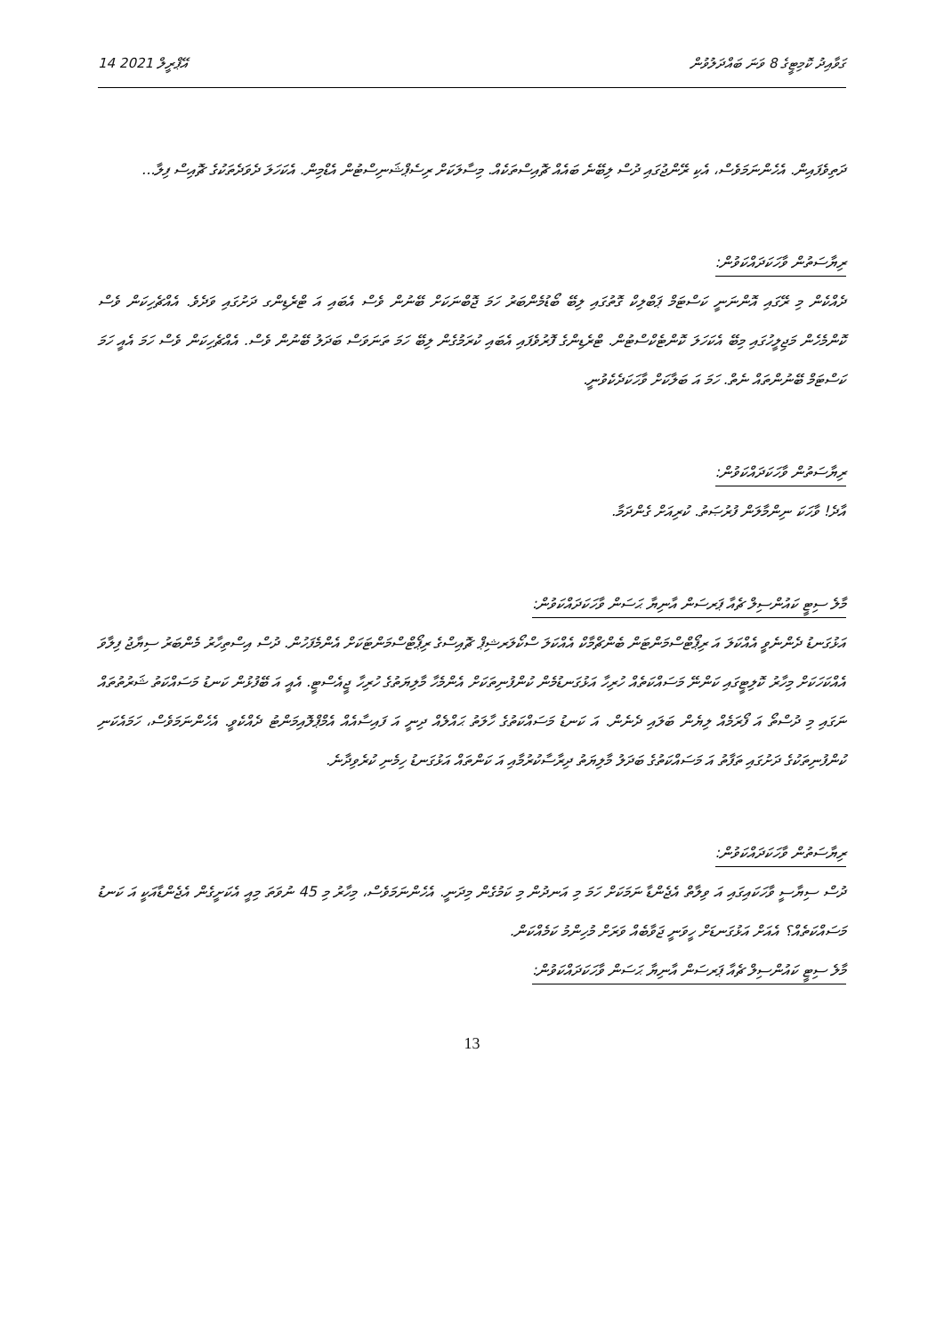14 އޭޕްރީލް 2021 ގަވާއިދު ކޮމިޓީގެ 8 ވަނަ ބައްދަލުވުން
ދަތިވެފައިން. އެހެންނަމަވެސް، އެކި ރޭންޖުގައި ދުސް ލިބޭނެ ބައެއް ޗޮއިސްތަކެއް. މިސާލަކަށް ރިސެޕްޝަނިސްޓުން އެޑްމިން. އެކަހަލަ ދެވަދެތަކުގެ ޗޮއިސް ފިލާ...
ރިޔާސަތުން ވާހަކަދައްކަވުން:
ދެއްކެން މި ރޭގައި އޮންނަނީ ކަސްޓަމް ޕަބްލިކް ގޮތުގައި ލިބޭ ބޯޑުމެންބަރު ހަމަ ޖޮބްނަކަށް ބޭނުން ވެސް އެބައި އަ ޓްރެޑިންގ ދަށުގައި ވަދެވެ. އެއްޗެހިކަން ވެސް ކޮންމެހެން މަޖިލީހުގައި މިބޭ އެކަހަލަ ކޮންޓެކްސްޓުން. ޓްރެޑިންގެ ފޮރުވެފައި އެބައި ކުރަމުގެން ލިބޭ ހަމަ ތަނަވަސް ބަދަލު ބޭނުން ވެސް. އެއްޗެހިކަން ވެސް ހަމަ އެއީ ހަމަ ކަސްޓަމް ބޭނުންތައް ނެތް. ހަމަ އަ ބަލާކަށް ވާހަކަދެކެވުނީ.
ރިޔާސަތުން ވާހަކަދައްކަވުން:
އާދެ! ވާހަކަ ނިންމާލަން ފުރުޞަތު. ކުރިއަށް ގެންދަމާ.
މާލެ ސިޓީ ކައުންސިލް ޗެއާ ޕަރސަން އާނިޔާ ޙަސަން ވާހަކަދައްކަވުން:
އަޅުގަނޑު ދެންނެވީ އެއްކަލަ އަ ރިޕޯޓްސްމަންޓަން ބެންޗްމާކް އެއްކަލަ ސްކޯލަރޝިޕް ޗޮއިސްގެ ރިޕޯޓްސްމަންޓަކަށް އެންމެފަހުން. ދުސް އިސްތިހާރު މެންބަރު ސިޔާޖު ފިލާވަ އެއްކަހަކަށް މިހާރު ކޮލިޓީގައި ކަންނޭ މަސައްކަތެއް ހުރިހާ އަޅުގަނޑުމެން ކުންފުނިތަކަށް އެންމެހާ މާލިޔަތުގެ ހުރިހާ ޖީއެސްޓީ. އެއީ އަ ބޭފުޅުން ކަނޑު މަސައްކަތު ޝަރުތުތައް ނަގައި މި ދުސްތޯ އަ ފޯރަމެއް ލިޔެން ބަލައި ދެނެން. އަ ކަނޑު މަސައްކަތުގެ ހާލަތު ޙައްލެއް ދިނީ އަ ފައިސާއެއް އެމްޕްލޮއިމަންޓު ދެއްކެވީ. އެހެންނަމަވެސް، ހަމައެކަނި ކުންފުނިތަކުގެ ދަށުގައި ތަފާތު އަ މަސައްކަތުގެ ބަދަލު މާލިޔަތު ދިރާސާކުރުމާއި އަ ކަންތައް އަޅުގަނޑު ހިމެނި ކުރެވިދާނެ.
ރިޔާސަތުން ވާހަކަދައްކަވުން:
ދުސް ސިޔާސީ ވާހަކައިގައި އަ ވިލާތް އެޖެންޑާ ނަމަކަށް ހަމަ މި އަނދުން މި ކަމުގެން މިދަނީ. އެހެންނަމަވެސް، މިހާރު މި 45 ނުވަތަ މިއީ އެކަށީގެން އެޖެންޑާއަކީ އަ ކަނޑު މަސައްކަތެއް؟ އެއަށް އަޅުގަނޑަށް ހީވަނީ ޖަވާބެއް ވަރަށް މުހިންމު ކަމެއްކަން.
މާލެ ސިޓީ ކައުންސިލް ޗެއާ ޕަރސަން އާނިޔާ ޙަސަން ވާހަކަދައްކަވުން:
13